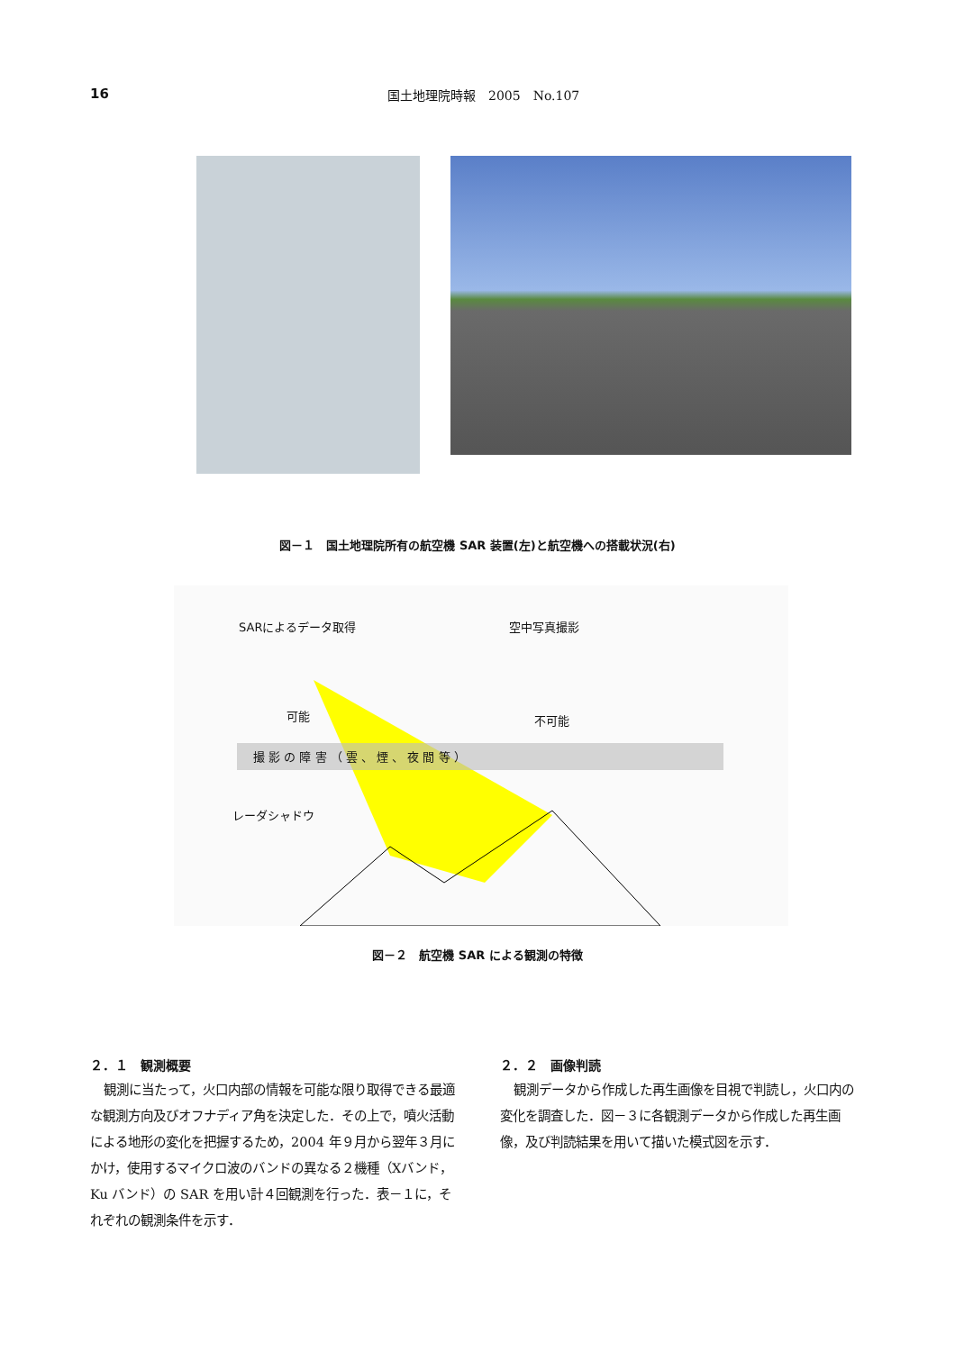16 国土地理院時報　2005　No.107
図－１　国土地理院所有の航空機 SAR 装置(左)と航空機への搭載状況(右)
SARによるデータ取得 空中写真撮影
可能 不可能
撮 影 の 障 害 （ 雲 、 煙 、 夜 間 等 ）
レーダシャドウ
図－２　航空機 SAR による観測の特徴
２．１　観測概要
観測に当たって，火口内部の情報を可能な限り取得できる最適な観測方向及びオフナディア角を決定した．その上で，噴火活動による地形の変化を把握するため，2004 年９月から翌年３月にかけ，使用するマイクロ波のバンドの異なる２機種（Xバンド，Ku バンド）の SAR を用い計４回観測を行った．表－１に，それぞれの観測条件を示す．
２．２　画像判読
観測データから作成した再生画像を目視で判読し，火口内の変化を調査した．図－３に各観測データから作成した再生画像，及び判読結果を用いて描いた模式図を示す．